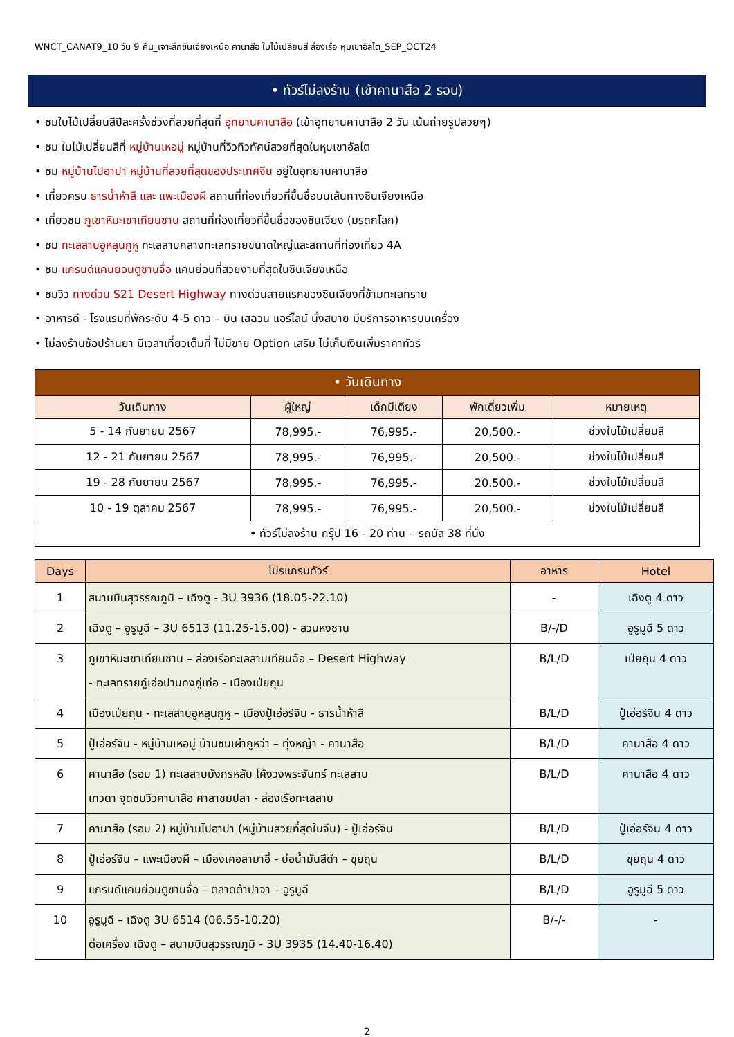WNCT_CANAT9_10 วัน 9 คืน_เจาะลึกซินเจียงเหนือ คานาสือ ใบไม้เปลี่ยนสี ล่องเรือ หุบเขาอัลไต_SEP_OCT24
• ทัวร์ไม่ลงร้าน (เข้าคานาสือ 2 รอบ)
• ชมใบไม้เปลี่ยนสีปีละครั้งช่วงที่สวยที่สุดที่ อุทยานคานาสือ (เข้าอุทยานคานาสือ 2 วัน เน้นถ่ายรูปสวยๆ)
• ชม ใบไม้เปลี่ยนสีที่ หมู่บ้านเหอมู่ หมู่บ้านที่วิวทิวทัศน์สวยที่สุดในหุบเขาอัลไต
• ชม หมู่บ้านไปฮาปา หมู่บ้านที่สวยที่สุดของประเทศจีน อยู่ในอุทยานคานาสือ
• เที่ยวครบ ธารน้ำห้าสี และ แพะเมืองผี สถานที่ท่องเที่ยวที่ขึ้นชื่อบนเส้นทางซินเจียงเหนือ
• เที่ยวชม ภูเขาหิมะเขาเทียนซาน สถานที่ท่องเที่ยวที่ขึ้นชื่อของซินเจียง (มรดกโลก)
• ชม ทะเลสาบอูหลุนกูหู ทะเลสาบกลางทะเลทรายขนาดใหญ่และสถานที่ท่องเที่ยว 4A
• ชม แกรนด์แคนยอนตูซานจื่อ แคนย่อนที่สวยงามที่สุดในซินเจียงเหนือ
• ชมวิว ทางด่วน S21 Desert Highway ทางด่วนสายแรกของซินเจียงที่ข้ามทะเลทราย
• อาหารดี - โรงแรมที่พักระดับ 4-5 ดาว – บิน เสฉวน แอร์ไลน์ นั่งสบาย มีบริการอาหารบนเครื่อง
• ไม่ลงร้านช้อปร้านยา มีเวลาเที่ยวเต็มที่ ไม่มีขาย Option เสริม ไม่เก็บเงินเพิ่มราคาทัวร์
| • วันเดินทาง | | | | |
| วันเดินทาง | ผู้ใหญ่ | เด็กมีเตียง | พักเดี่ยวเพิ่ม | หมายเหตุ |
| 5 - 14 กันยายน 2567 | 78,995.- | 76,995.- | 20,500.- | ช่วงใบไม้เปลี่ยนสี |
| 12 - 21 กันยายน 2567 | 78,995.- | 76,995.- | 20,500.- | ช่วงใบไม้เปลี่ยนสี |
| 19 - 28 กันยายน 2567 | 78,995.- | 76,995.- | 20,500.- | ช่วงใบไม้เปลี่ยนสี |
| 10 - 19 ตุลาคม 2567 | 78,995.- | 76,995.- | 20,500.- | ช่วงใบไม้เปลี่ยนสี |
| • ทัวร์ไม่ลงร้าน กรุ๊ป 16 - 20 ท่าน – รถบัส 38 ที่นั่ง | | | | |
| Days | โปรแกรมทัวร์ | อาหาร | Hotel |
| --- | --- | --- | --- |
| 1 | สนามบินสุวรรณภูมิ – เฉิงตู - 3U 3936 (18.05-22.10) | - | เฉิงตู 4 ดาว |
| 2 | เฉิงตู – อูรูมูฉี – 3U 6513 (11.25-15.00) - สวนหงซาน | B/-/D | อูรูมูฉี 5 ดาว |
| 3 | ภูเขาหิมะเขาเทียนซาน – ล่องเรือทะเลสาบเทียนฉือ – Desert Highway - ทะเลทรายกู๋เอ่อปานทงกู่เท่อ - เมืองเป่ยถุน | B/L/D | เป่ยถุน 4 ดาว |
| 4 | เมืองเป่ยถุน - ทะเลสาบอูหลุนกูหู – เมืองปู้เอ่อร์จิน - ธารน้ำห้าสี | B/L/D | ปู้เอ่อร์จิน 4 ดาว |
| 5 | ปู้เอ่อร์จิน - หมู่บ้านเหอมู่ บ้านชนเผ่าถูหว่า – ทุ่งหญ้า - คานาสือ | B/L/D | คานาสือ 4 ดาว |
| 6 | คานาสือ (รอบ 1) ทะเลสาบมังกรหลับ โค้งวงพระจันทร์ ทะเลสาบ เทวดา จุดชมวิวคานาสือ ศาลาชมปลา - ล่องเรือทะเลสาบ | B/L/D | คานาสือ 4 ดาว |
| 7 | คานาสือ (รอบ 2) หมู่บ้านไปฮาปา (หมู่บ้านสวยที่สุดในจีน) - ปู้เอ่อร์จิน | B/L/D | ปู้เอ่อร์จิน 4 ดาว |
| 8 | ปู้เอ่อร์จิน – แพะเมืองผี – เมืองเคอลามาอี้ - บ่อน้ำมันสีดำ – ขุยถุน | B/L/D | ขุยถุน 4 ดาว |
| 9 | แกรนด์แคนย่อนตูซานจื่อ – ตลาดต้าปาจา – อูรูมูฉี | B/L/D | อูรูมูฉี 5 ดาว |
| 10 | อูรูมูฉี – เฉิงตู 3U 6514 (06.55-10.20) ต่อเครื่อง เฉิงตู – สนามบินสุวรรณภูมิ - 3U 3935 (14.40-16.40) | B/-/- | - |
2